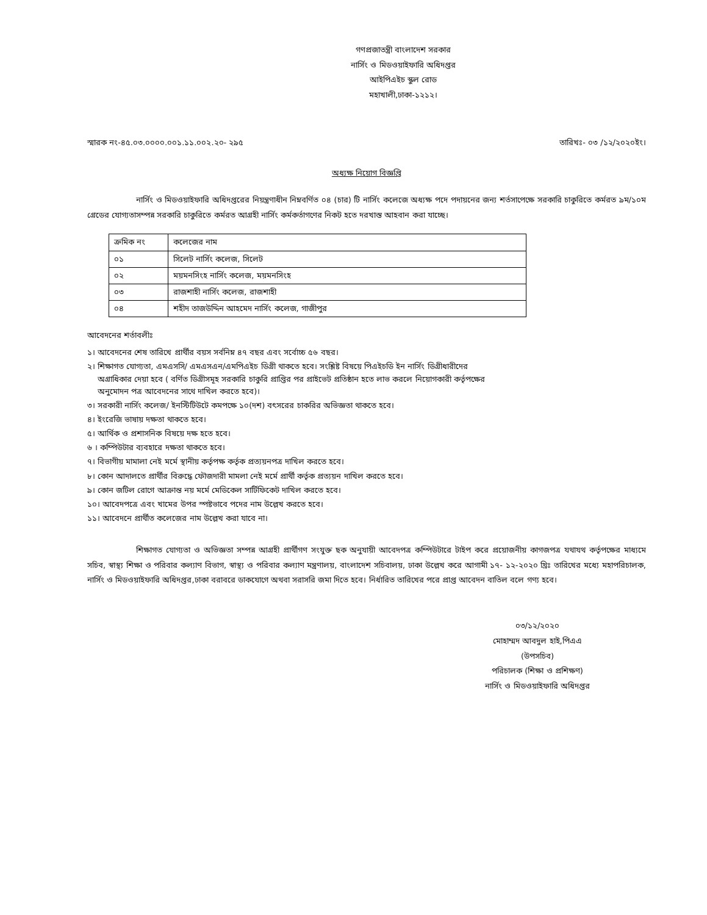গণপ্রজাতন্ত্রী বাংলাদেশ সরকার
নার্সিং ও মিডওয়াইফারি অধিদপ্তর
আইপিএইচ স্কুল রোড
মহাখালী,ঢাকা-১২১২।
স্মারক নং-৪৫.০৩.০০০০.০০১.১১.০০২.২০- ২৯৫ তারিখঃ- ০৩ /১২/২০২০ইং।
অধ্যক্ষ নিয়োগ বিজ্ঞপ্তি
নার্সিং ও মিডওয়াইফারি অধিদপ্তরের নিয়ন্ত্রণাধীন নিম্নবর্ণিত ০৪ (চার) টি নার্সিং কলেজে অধ্যক্ষ পদে পদায়নের জন্য শর্তসাপেক্ষে সরকারি চাকুরিতে কর্মরত ৯ম/১০ম গ্রেডের যোগ্যতাসম্পন্ন সরকারি চাকুরিতে কর্মরত আগ্রহী নার্সিং কর্মকর্তাগণের নিকট হতে দরখাস্ত আহবান করা যাচ্ছে।
| ক্রমিক নং | কলেজের নাম |
| --- | --- |
| ০১ | সিলেট নার্সিং কলেজ, সিলেট |
| ০২ | ময়মনসিংহ নার্সিং কলেজ, ময়মনসিংহ |
| ০৩ | রাজশাহী নার্সিং কলেজ, রাজশাহী |
| ০৪ | শহীদ তাজউদ্দিন আহমেদ নার্সিং কলেজ, গাজীপুর |
আবেদনের শর্তাবলীঃ
১। আবেদনের শেষ তারিখে প্রার্থীর বয়স সর্বনিম্ন ৪৭ বছর এবং সর্বোচ্চ ৫৬ বছর।
২। শিক্ষাগত যোগ্যতা, এমএসসি/ এমএসএন/এমপিএইচ ডিগ্রী থাকতে হবে। সংশ্লিষ্ট বিষয়ে পিএইচডি ইন নার্সিং ডিগ্রীধারীদের
অগ্রাধিকার দেয়া হবে ( বর্ণিত ডিগ্রীসমূহ সরকারি চাকুরি প্রাপ্তির পর প্রাইভেট প্রতিষ্ঠান হতে লাভ করলে নিয়োগকারী কর্তৃপক্ষের
অনুমোদন পত্র আবেদনের সাথে দাখিল করতে হবে)।
৩। সরকারী নার্সিং কলেজ/ ইনস্টিটিউটে কমপক্ষে ১০(দশ) বৎসরের চাকরির অভিজ্ঞতা থাকতে হবে।
৪। ইংরেজি ভাষায় দক্ষতা থাকতে হবে।
৫। আর্থিক ও প্রশাসনিক বিষয়ে দক্ষ হতে হবে।
৬ । কম্পিউটার ব্যবহারে দক্ষতা থাকতে হবে।
৭। বিভাগীয় মামালা নেই মর্মে স্থানীয় কর্তৃপক্ষ কর্তৃক প্রত্যয়নপত্র দাখিল করতে হবে।
৮। কোন আদালতে প্রার্থীর বিরুদ্ধে ফৌজদারী মামলা নেই মর্মে প্রার্থী কর্তৃক প্রত্যয়ন দাখিল করতে হবে।
৯। কোন জটিল রোগে আক্রান্ত নয় মর্মে মেডিকেল সার্টিফিকেট দাখিল করতে হবে।
১০। আবেদপত্রে এবং খামের উপর স্পষ্টভাবে পদের নাম উল্লেখ করতে হবে।
১১। আবেদনে প্রার্থীত কলেজের নাম উল্লেখ করা যাবে না।
শিক্ষাগত যোগ্যতা ও অভিজ্ঞতা সম্পন্ন আগ্রহী প্রার্থীগণ সংযুক্ত ছক অনুযায়ী আবেদপত্র কম্পিউটারে টাইপ করে প্রয়োজনীয় কাগজপত্র যথাযথ কর্তৃপক্ষের মাধ্যমে সচিব, স্বাস্থ্য শিক্ষা ও পরিবার কল্যাণ বিভাগ, স্বাস্থ্য ও পরিবার কল্যাণ মন্ত্রণালয়, বাংলাদেশ সচিবালয়, ঢাকা উল্লেখ করে আগামী ১৭- ১২-২০২০ খ্রিঃ তারিখের মধ্যে মহাপরিচালক, নার্সিং ও মিডওয়াইফারি অধিদপ্তর,ঢাকা বরাবরে ডাকযোগে অথবা সরাসরি জমা দিতে হবে। নির্ধারিত তারিখের পরে প্রাপ্ত আবেদন বাতিল বলে গণ্য হবে।
০৩/১২/২০২০
মোহাম্মদ আবদুল হাই,পিএএ
(উপসচিব)
পরিচালক (শিক্ষা ও প্রশিক্ষণ)
নার্সিং ও মিডওয়াইফারি অধিদপ্তর